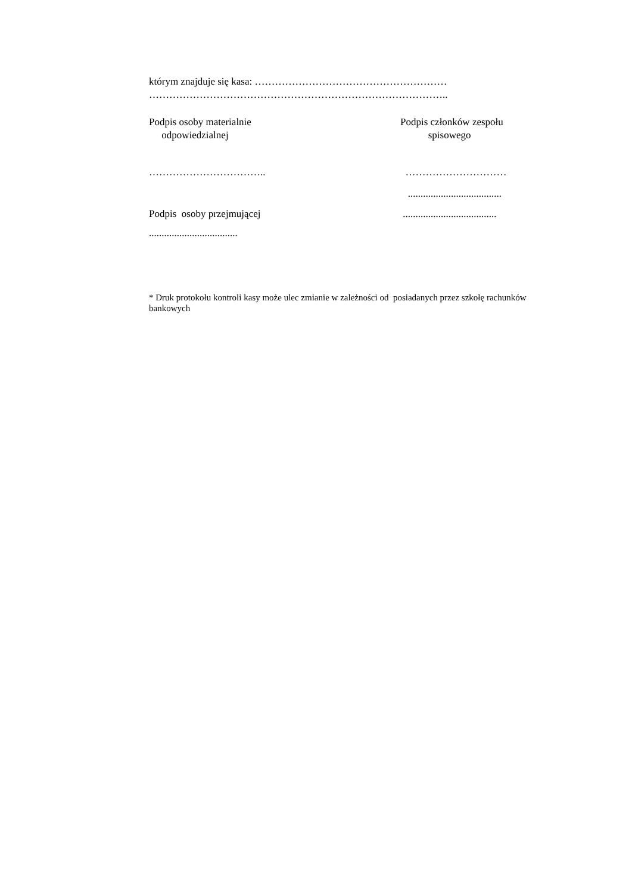którym znajduje się kasa: …………………………………………………
……………………………………………………………………………..
Podpis osoby materialnie
odpowiedzialnej
Podpis członków zespołu
spisowego
…………………………….. …………………………
.....................................
Podpis osoby przejmującej .....................................
...................................
* Druk protokołu kontroli kasy może ulec zmianie w zależności od posiadanych przez szkołę rachunków bankowych